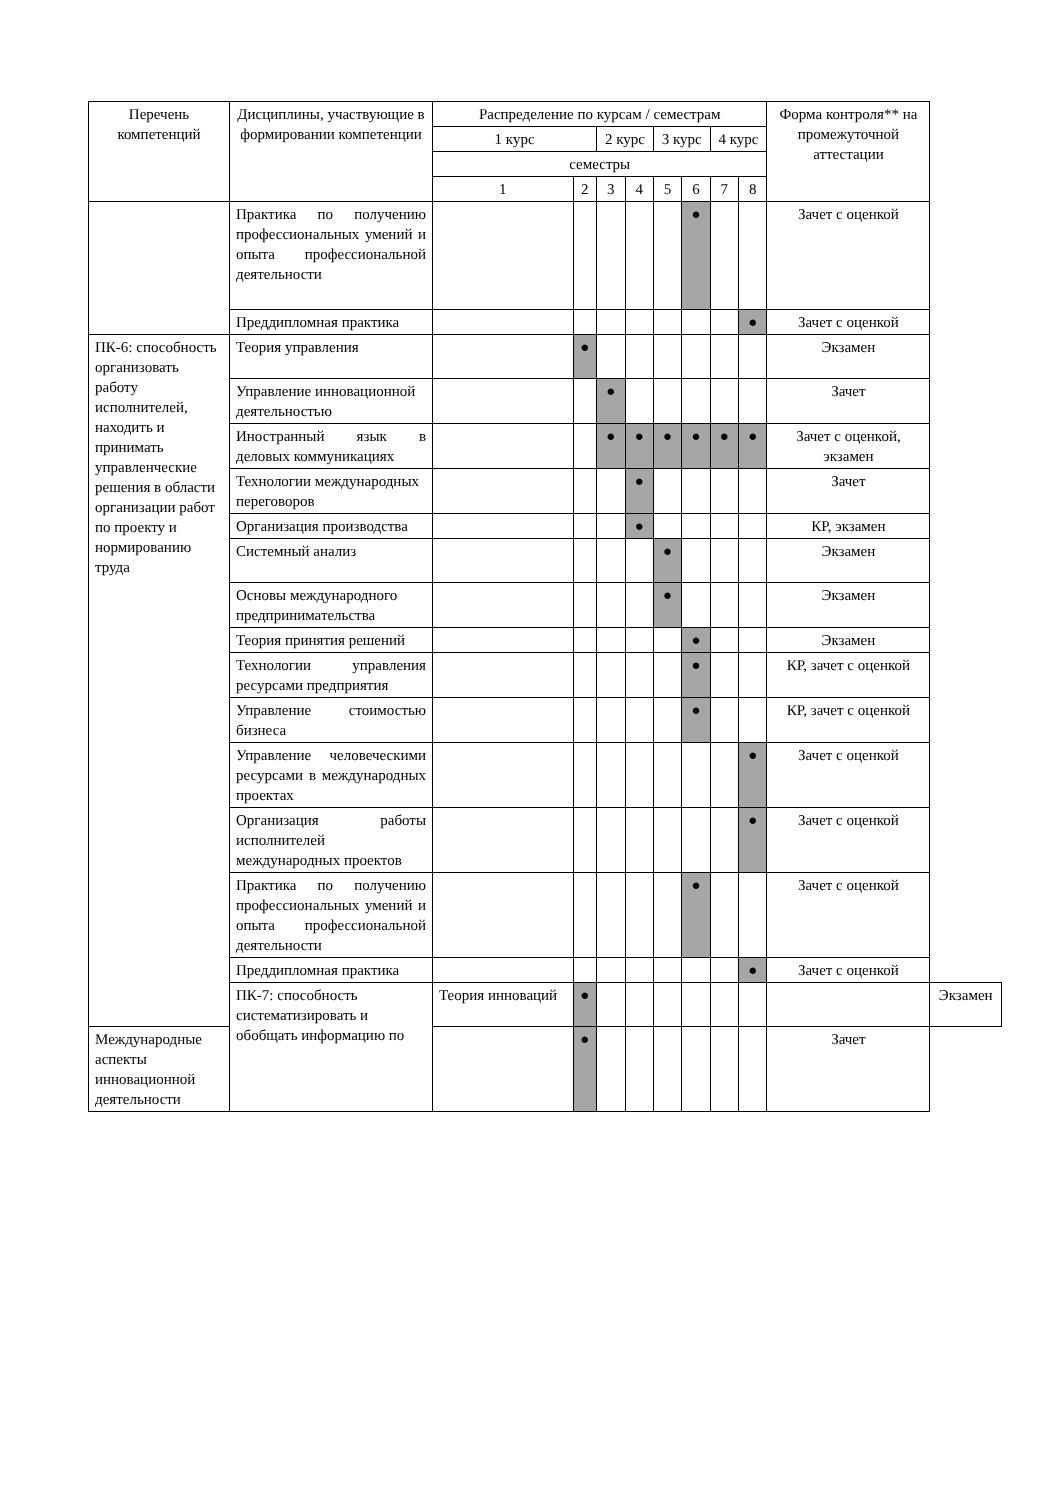| Перечень компетенций | Дисциплины, участвующие в формировании компетенции | Распределение по курсам / семестрам | | | | | | | | Форма контроля** на промежуточной аттестации | |
| --- | --- | --- | --- | --- | --- | --- | --- | --- | --- | --- | --- |
| | | 1 курс | | 2 курс | | 3 курс | | 4 курс | | | |
| | | семестры | | | | | | | | | |
| | | 1 | 2 | 3 | 4 | 5 | 6 | 7 | 8 | | |
| | Практика по получению профессиональных умений и опыта профессиональной деятельности | | | | | | ● | | | Зачет с оценкой | |
| | Преддипломная практика | | | | | | | | ● | Зачет с оценкой | |
| ПК-6: способность организовать работу исполнителей, находить и принимать управленческие решения в области организации работ по проекту и нормированию труда | Теория управления | | ● | | | | | | | Экзамен | |
| | Управление инновационной деятельностью | | | ● | | | | | | Зачет | |
| | Иностранный язык в деловых коммуникациях | | | ● | ● | ● | ● | ● | ● | Зачет с оценкой, экзамен | |
| | Технологии международных переговоров | | | | ● | | | | | Зачет | |
| | Организация производства | | | | ● | | | | | КР, экзамен | |
| | Системный анализ | | | | | ● | | | | Экзамен | |
| | Основы международного предпринимательства | | | | | ● | | | | Экзамен | |
| | Теория принятия решений | | | | | | ● | | | Экзамен | |
| | Технологии управления ресурсами предприятия | | | | | | ● | | | КР, зачет с оценкой | |
| | Управление стоимостью бизнеса | | | | | | ● | | | КР, зачет с оценкой | |
| | Управление человеческими ресурсами в международных проектах | | | | | | | | ● | Зачет с оценкой | |
| | Организация работы исполнителей международных проектов | | | | | | | | ● | Зачет с оценкой | |
| | Практика по получению профессиональных умений и опыта профессиональной деятельности | | | | | | ● | | | Зачет с оценкой | |
| | Преддипломная практика | | | | | | | | ● | Зачет с оценкой | |
| | ПК-7: способность систематизировать и обобщать информацию по | Теория инноваций | ● | | | | | | | | Экзамен |
| Международные аспекты инновационной деятельности | | | ● | | | | | | | Зачет | |